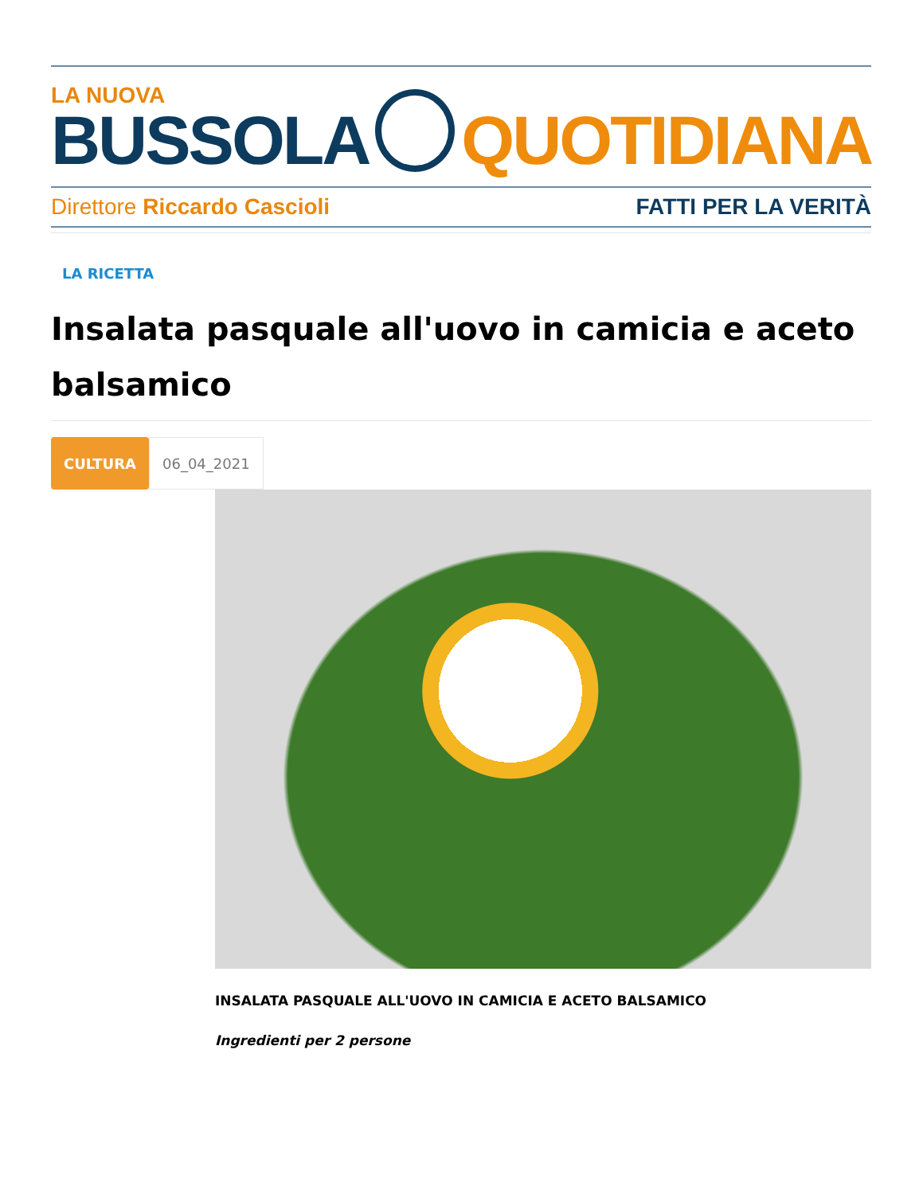LA NUOVA
BUSSOLA
QUOTIDIANA
Direttore Riccardo Cascioli FATTI PER LA VERITÀ
LA RICETTA
Insalata pasquale all'uovo in camicia e aceto balsamico
CULTURA 06_04_2021
INSALATA PASQUALE ALL'UOVO IN CAMICIA E ACETO BALSAMICO
Ingredienti per 2 persone